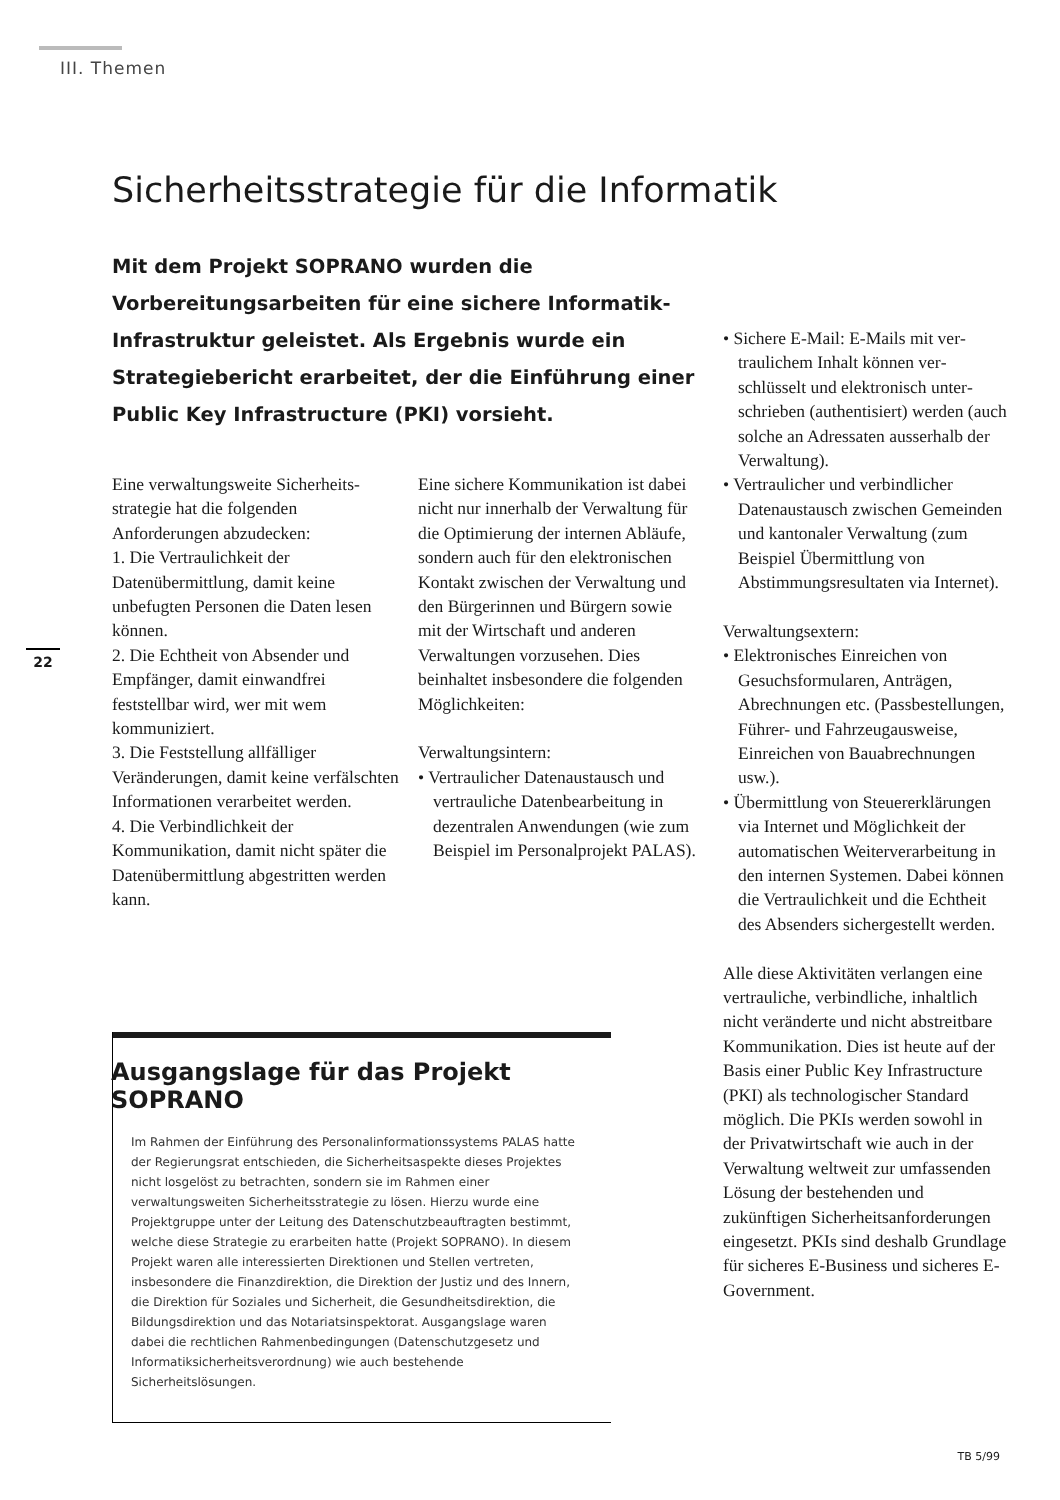III. Themen
Sicherheitsstrategie für die Informatik
Mit dem Projekt SOPRANO wurden die Vorbereitungs­arbeiten für eine sichere Informatik-Infrastruktur geleistet. Als Ergebnis wurde ein Strategiebericht erarbeitet, der die Einführung einer Public Key Infrastructure (PKI) vorsieht.
22
Eine verwaltungsweite Sicherheits­strategie hat die folgenden Anforderungen abzudecken:
1. Die Vertraulichkeit der Datenübermittlung, damit keine unbefugten Personen die Daten lesen können.
2. Die Echtheit von Absender und Empfänger, damit einwandfrei feststellbar wird, wer mit wem kommuniziert.
3. Die Feststellung allfälliger Veränderungen, damit keine verfälschten Informationen verarbeitet werden.
4. Die Verbindlichkeit der Kommunikation, damit nicht später die Datenübermittlung abgestritten werden kann.
Eine sichere Kommunikation ist dabei nicht nur innerhalb der Verwaltung für die Optimie­rung der internen Abläufe, son­dern auch für den elektronischen Kontakt zwischen der Verwal­tung und den Bürgerinnen und Bürgern sowie mit der Wirtschaft und anderen Verwaltungen vor­zusehen. Dies beinhaltet ins­besondere die folgenden Möglich­keiten:
Verwaltungsintern:
• Vertraulicher Datenaustausch und vertrauliche Datenbearbei­tung in dezentralen Anwendun­gen (wie zum Beispiel im Personalprojekt PALAS).
• Sichere E-Mail: E-Mails mit ver­traulichem Inhalt können ver­schlüsselt und elektronisch unter­schrieben (authentisiert) werden (auch solche an Adressaten ausserhalb der Verwaltung).
• Vertraulicher und verbindlicher Datenaustausch zwischen Gemeinden und kantonaler Verwaltung (zum Beispiel Übermittlung von Abstimmungs­resultaten via Internet).
Verwaltungsextern:
• Elektronisches Einreichen von Gesuchsformularen, Anträgen, Abrechnungen etc. (Passbestel­lungen, Führer- und Fahr­zeugausweise, Einreichen von Bauabrechnungen usw.).
• Übermittlung von Steuerer­klärungen via Internet und Möglichkeit der automatischen Weiterverarbeitung in den internen Systemen. Dabei können die Vertraulichkeit und die Echtheit des Absenders sichergestellt werden.
Alle diese Aktivitäten verlangen eine vertrauliche, verbindliche, inhaltlich nicht veränderte und nicht abstreitbare Kommunikati­on. Dies ist heute auf der Basis einer Public Key Infrastructure (PKI) als technologischer Standard möglich. Die PKIs werden sowohl in der Privatwirtschaft wie auch in der Verwaltung weltweit zur umfassenden Lösung der bestehenden und zukünftigen Sicherheitsanforderungen eingesetzt. PKIs sind deshalb Grundlage für sicheres E-Business und sicheres E-Government.
Ausgangslage für das Projekt SOPRANO
Im Rahmen der Einführung des Personalinformationssystems PALAS hatte der Regierungsrat entschieden, die Sicherheitsaspekte dieses Projektes nicht losgelöst zu betrachten, sondern sie im Rahmen einer verwaltungsweiten Sicherheitsstrategie zu lösen. Hierzu wurde eine Projektgruppe unter der Leitung des Datenschutz­beauftragten bestimmt, welche diese Strategie zu erarbeiten hatte (Projekt SOPRANO). In diesem Projekt waren alle interessierten Direktionen und Stellen vertreten, insbesondere die Finanzdirektion, die Direktion der Justiz und des Innern, die Direktion für Soziales und Sicherheit, die Gesundheitsdirektion, die Bildungsdirektion und das Notariatsinspektorat. Ausgangslage waren dabei die recht­lichen Rahmenbedingungen (Datenschutzgesetz und Informatiksicher­heitsverordnung) wie auch bestehende Sicherheitslösungen.
TB 5/99